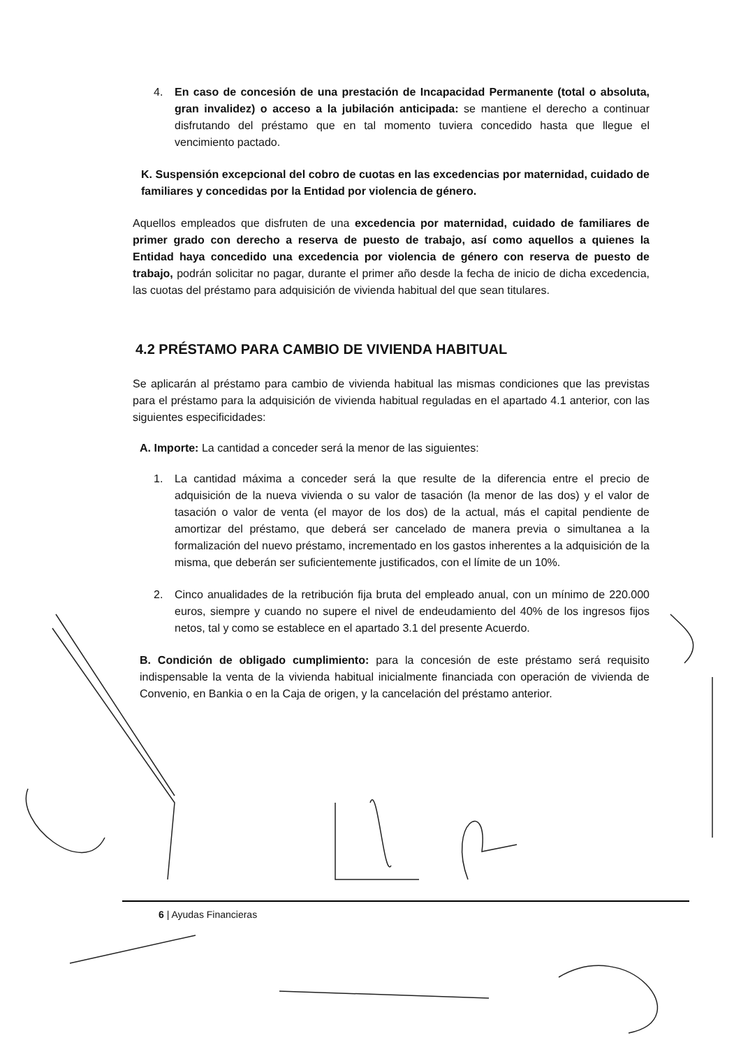4. En caso de concesión de una prestación de Incapacidad Permanente (total o absoluta, gran invalidez) o acceso a la jubilación anticipada: se mantiene el derecho a continuar disfrutando del préstamo que en tal momento tuviera concedido hasta que llegue el vencimiento pactado.
K. Suspensión excepcional del cobro de cuotas en las excedencias por maternidad, cuidado de familiares y concedidas por la Entidad por violencia de género.
Aquellos empleados que disfruten de una excedencia por maternidad, cuidado de familiares de primer grado con derecho a reserva de puesto de trabajo, así como aquellos a quienes la Entidad haya concedido una excedencia por violencia de género con reserva de puesto de trabajo, podrán solicitar no pagar, durante el primer año desde la fecha de inicio de dicha excedencia, las cuotas del préstamo para adquisición de vivienda habitual del que sean titulares.
4.2 PRÉSTAMO PARA CAMBIO DE VIVIENDA HABITUAL
Se aplicarán al préstamo para cambio de vivienda habitual las mismas condiciones que las previstas para el préstamo para la adquisición de vivienda habitual reguladas en el apartado 4.1 anterior, con las siguientes especificidades:
A. Importe: La cantidad a conceder será la menor de las siguientes:
1. La cantidad máxima a conceder será la que resulte de la diferencia entre el precio de adquisición de la nueva vivienda o su valor de tasación (la menor de las dos) y el valor de tasación o valor de venta (el mayor de los dos) de la actual, más el capital pendiente de amortizar del préstamo, que deberá ser cancelado de manera previa o simultanea a la formalización del nuevo préstamo, incrementado en los gastos inherentes a la adquisición de la misma, que deberán ser suficientemente justificados, con el límite de un 10%.
2. Cinco anualidades de la retribución fija bruta del empleado anual, con un mínimo de 220.000 euros, siempre y cuando no supere el nivel de endeudamiento del 40% de los ingresos fijos netos, tal y como se establece en el apartado 3.1 del presente Acuerdo.
B. Condición de obligado cumplimiento: para la concesión de este préstamo será requisito indispensable la venta de la vivienda habitual inicialmente financiada con operación de vivienda de Convenio, en Bankia o en la Caja de origen, y la cancelación del préstamo anterior.
6 | Ayudas Financieras